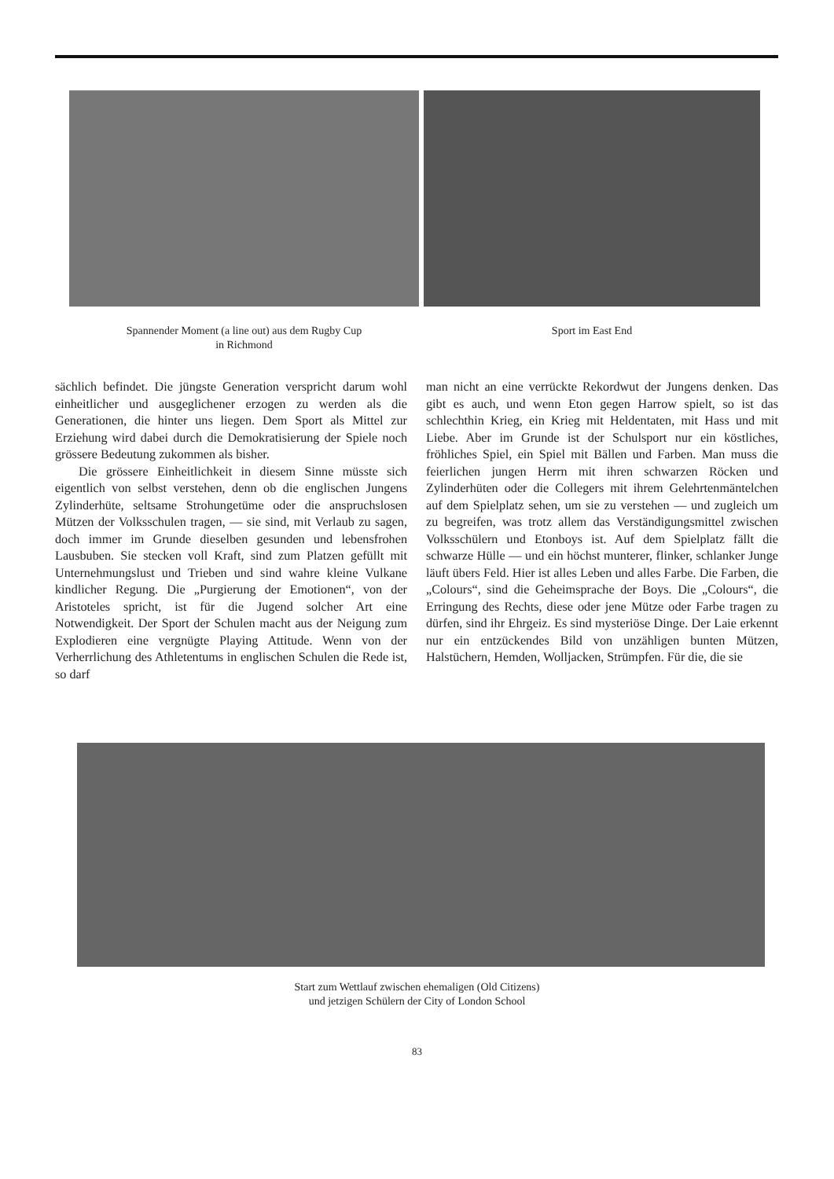Spannender Moment (a line out) aus dem Rugby Cup
in Richmond
Sport im East End
sächlich befindet. Die jüngste Generation verspricht darum wohl einheitlicher und ausgeglichener erzogen zu werden als die Generationen, die hinter uns liegen. Dem Sport als Mittel zur Erziehung wird dabei durch die Demokratisierung der Spiele noch grössere Bedeutung zukommen als bisher.
Die grössere Einheitlichkeit in diesem Sinne müsste sich eigentlich von selbst verstehen, denn ob die englischen Jungens Zylinderhüte, seltsame Strohungetüme oder die anspruchslosen Mützen der Volksschulen tragen, — sie sind, mit Verlaub zu sagen, doch immer im Grunde dieselben gesunden und lebensfrohen Lausbuben. Sie stecken voll Kraft, sind zum Platzen gefüllt mit Unternehmungslust und Trieben und sind wahre kleine Vulkane kindlicher Regung. Die „Purgierung der Emotionen“, von der Aristoteles spricht, ist für die Jugend solcher Art eine Notwendigkeit. Der Sport der Schulen macht aus der Neigung zum Explodieren eine vergnügte Playing Attitude. Wenn von der Verherrlichung des Athletentums in englischen Schulen die Rede ist, so darf
man nicht an eine verrückte Rekordwut der Jungens denken. Das gibt es auch, und wenn Eton gegen Harrow spielt, so ist das schlechthin Krieg, ein Krieg mit Heldentaten, mit Hass und mit Liebe. Aber im Grunde ist der Schulsport nur ein köstliches, fröhliches Spiel, ein Spiel mit Bällen und Farben. Man muss die feierlichen jungen Herrn mit ihren schwarzen Röcken und Zylinderhüten oder die Collegers mit ihrem Gelehrtenmäntelchen auf dem Spielplatz sehen, um sie zu verstehen — und zugleich um zu begreifen, was trotz allem das Verständigungsmittel zwischen Volksschülern und Etonboys ist. Auf dem Spielplatz fällt die schwarze Hülle — und ein höchst munterer, flinker, schlanker Junge läuft übers Feld. Hier ist alles Leben und alles Farbe. Die Farben, die „Colours“, sind die Geheimsprache der Boys. Die „Colours“, die Erringung des Rechts, diese oder jene Mütze oder Farbe tragen zu dürfen, sind ihr Ehrgeiz. Es sind mysteriöse Dinge. Der Laie erkennt nur ein entzückendes Bild von unzähligen bunten Mützen, Halstüchern, Hemden, Wolljacken, Strümpfen. Für die, die sie
Start zum Wettlauf zwischen ehemaligen (Old Citizens)
und jetzigen Schülern der City of London School
83